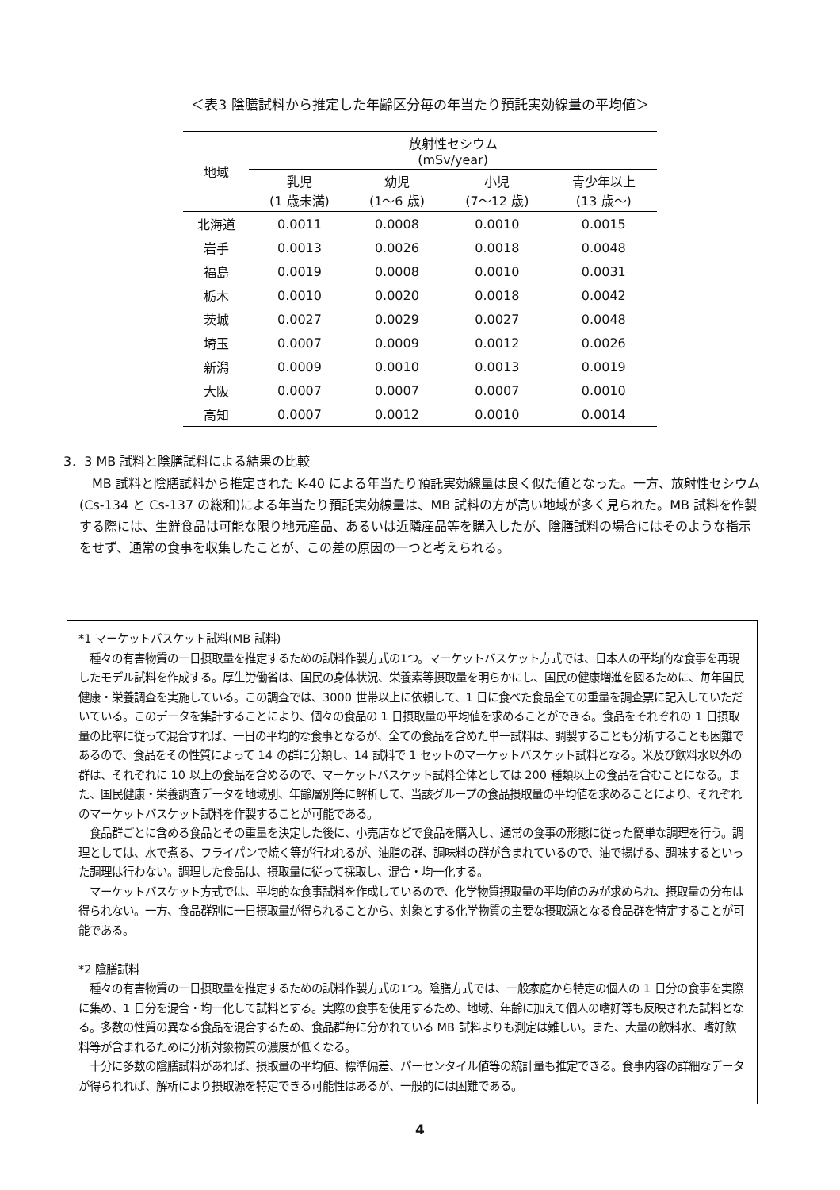＜表3 陰膳試料から推定した年齢区分毎の年当たり預託実効線量の平均値＞
| 地域 | 放射性セシウム (mSv/year) | | | |
| --- | --- | --- | --- | --- |
| | 乳児 (1 歳未満) | 幼児 (1～6 歳) | 小児 (7～12 歳) | 青少年以上 (13 歳～) |
| 北海道 | 0.0011 | 0.0008 | 0.0010 | 0.0015 |
| 岩手 | 0.0013 | 0.0026 | 0.0018 | 0.0048 |
| 福島 | 0.0019 | 0.0008 | 0.0010 | 0.0031 |
| 栃木 | 0.0010 | 0.0020 | 0.0018 | 0.0042 |
| 茨城 | 0.0027 | 0.0029 | 0.0027 | 0.0048 |
| 埼玉 | 0.0007 | 0.0009 | 0.0012 | 0.0026 |
| 新潟 | 0.0009 | 0.0010 | 0.0013 | 0.0019 |
| 大阪 | 0.0007 | 0.0007 | 0.0007 | 0.0010 |
| 高知 | 0.0007 | 0.0012 | 0.0010 | 0.0014 |
3．3 MB 試料と陰膳試料による結果の比較
　MB 試料と陰膳試料から推定された K-40 による年当たり預託実効線量は良く似た値となった。一方、放射性セシウム(Cs-134 と Cs-137 の総和)による年当たり預託実効線量は、MB 試料の方が高い地域が多く見られた。MB 試料を作製する際には、生鮮食品は可能な限り地元産品、あるいは近隣産品等を購入したが、陰膳試料の場合にはそのような指示をせず、通常の食事を収集したことが、この差の原因の一つと考えられる。
*1 マーケットバスケット試料(MB 試料)
　種々の有害物質の一日摂取量を推定するための試料作製方式の1つ。マーケットバスケット方式では、日本人の平均的な食事を再現したモデル試料を作成する。厚生労働省は、国民の身体状況、栄養素等摂取量を明らかにし、国民の健康増進を図るために、毎年国民健康・栄養調査を実施している。この調査では、3000 世帯以上に依頼して、1 日に食べた食品全ての重量を調査票に記入していただいている。このデータを集計することにより、個々の食品の 1 日摂取量の平均値を求めることができる。食品をそれぞれの 1 日摂取量の比率に従って混合すれば、一日の平均的な食事となるが、全ての食品を含めた単一試料は、調製することも分析することも困難であるので、食品をその性質によって 14 の群に分類し、14 試料で 1 セットのマーケットバスケット試料となる。米及び飲料水以外の群は、それぞれに 10 以上の食品を含めるので、マーケットバスケット試料全体としては 200 種類以上の食品を含むことになる。また、国民健康・栄養調査データを地域別、年齢層別等に解析して、当該グループの食品摂取量の平均値を求めることにより、それぞれのマーケットバスケット試料を作製することが可能である。
　食品群ごとに含める食品とその重量を決定した後に、小売店などで食品を購入し、通常の食事の形態に従った簡単な調理を行う。調理としては、水で煮る、フライパンで焼く等が行われるが、油脂の群、調味料の群が含まれているので、油で揚げる、調味するといった調理は行わない。調理した食品は、摂取量に従って採取し、混合・均一化する。
　マーケットバスケット方式では、平均的な食事試料を作成しているので、化学物質摂取量の平均値のみが求められ、摂取量の分布は得られない。一方、食品群別に一日摂取量が得られることから、対象とする化学物質の主要な摂取源となる食品群を特定することが可能である。
*2 陰膳試料
　種々の有害物質の一日摂取量を推定するための試料作製方式の1つ。陰膳方式では、一般家庭から特定の個人の 1 日分の食事を実際に集め、1 日分を混合・均一化して試料とする。実際の食事を使用するため、地域、年齢に加えて個人の嗜好等も反映された試料となる。多数の性質の異なる食品を混合するため、食品群毎に分かれている MB 試料よりも測定は難しい。また、大量の飲料水、嗜好飲料等が含まれるために分析対象物質の濃度が低くなる。
　十分に多数の陰膳試料があれば、摂取量の平均値、標準偏差、パーセンタイル値等の統計量も推定できる。食事内容の詳細なデータが得られれば、解析により摂取源を特定できる可能性はあるが、一般的には困難である。
4